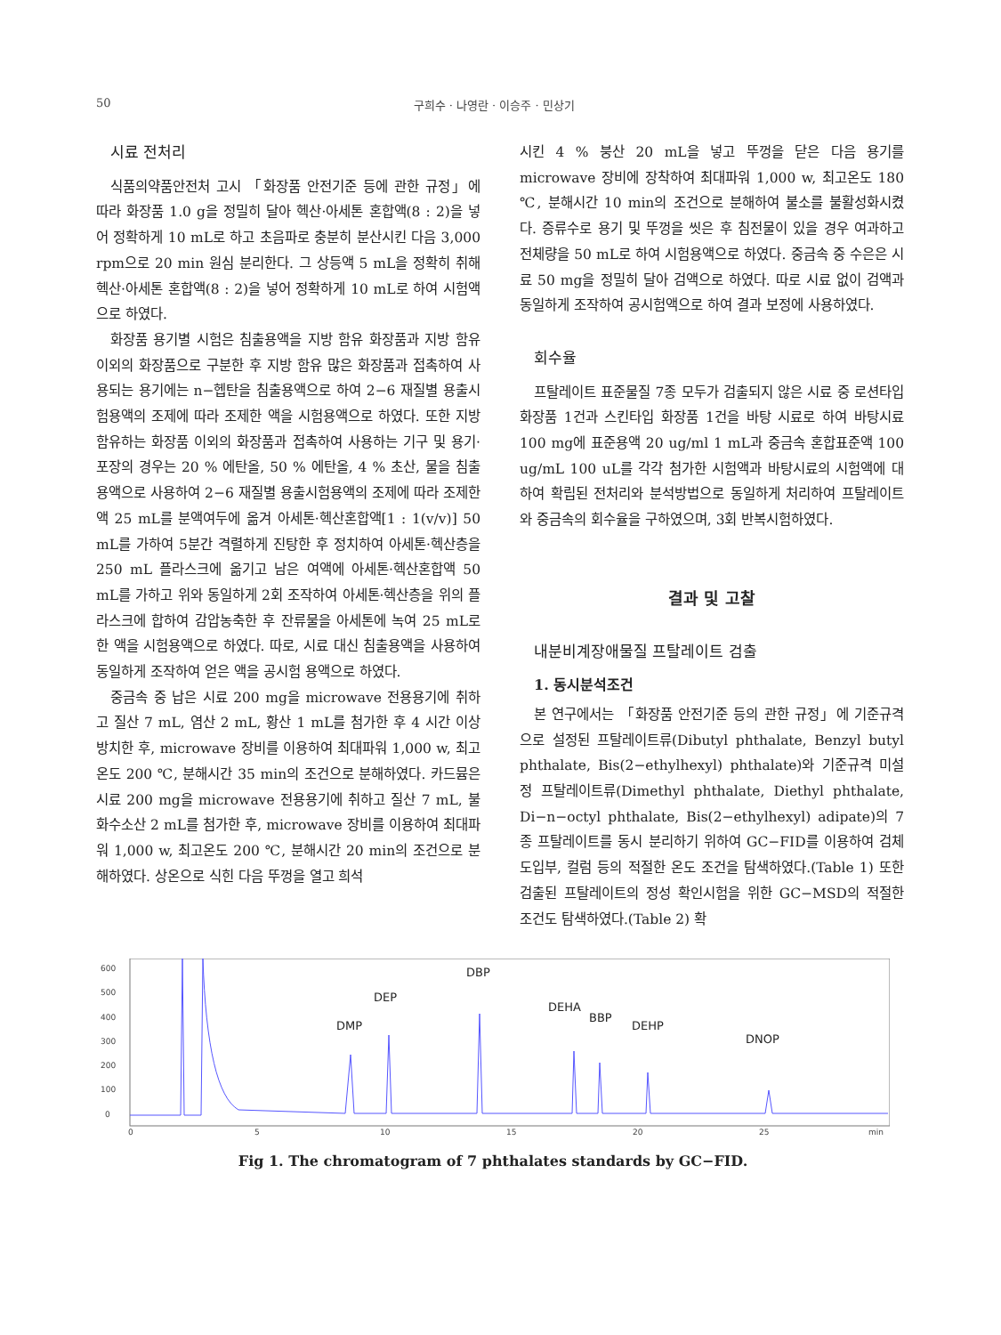50 구희수 · 나영란 · 이승주 · 민상기
시료 전처리
식품의약품안전처 고시 「화장품 안전기준 등에 관한 규정」에 따라 화장품 1.0 g을 정밀히 달아 헥산·아세톤 혼합액(8 : 2)을 넣어 정확하게 10 mL로 하고 초음파로 충분히 분산시킨 다음 3,000 rpm으로 20 min 원심 분리한다. 그 상등액 5 mL을 정확히 취해 헥산·아세톤 혼합액(8 : 2)을 넣어 정확하게 10 mL로 하여 시험액으로 하였다.
화장품 용기별 시험은 침출용액을 지방 함유 화장품과 지방 함유 이외의 화장품으로 구분한 후 지방 함유 많은 화장품과 접촉하여 사용되는 용기에는 n−헵탄을 침출용액으로 하여 2−6 재질별 용출시험용액의 조제에 따라 조제한 액을 시험용액으로 하였다. 또한 지방 함유하는 화장품 이외의 화장품과 접촉하여 사용하는 기구 및 용기·포장의 경우는 20 % 에탄올, 50 % 에탄올, 4 % 초산, 물을 침출용액으로 사용하여 2−6 재질별 용출시험용액의 조제에 따라 조제한 액 25 mL를 분액여두에 옮겨 아세톤·헥산혼합액[1 : 1(v/v)] 50 mL를 가하여 5분간 격렬하게 진탕한 후 정치하여 아세톤·헥산층을 250 mL 플라스크에 옮기고 남은 여액에 아세톤·헥산혼합액 50 mL를 가하고 위와 동일하게 2회 조작하여 아세톤·헥산층을 위의 플라스크에 합하여 감압농축한 후 잔류물을 아세톤에 녹여 25 mL로 한 액을 시험용액으로 하였다. 따로, 시료 대신 침출용액을 사용하여 동일하게 조작하여 얻은 액을 공시험 용액으로 하였다.
중금속 중 납은 시료 200 mg을 microwave 전용용기에 취하고 질산 7 mL, 염산 2 mL, 황산 1 mL를 첨가한 후 4 시간 이상 방치한 후, microwave 장비를 이용하여 최대파워 1,000 w, 최고온도 200 ℃, 분해시간 35 min의 조건으로 분해하였다. 카드뮴은 시료 200 mg을 microwave 전용용기에 취하고 질산 7 mL, 불화수소산 2 mL를 첨가한 후, microwave 장비를 이용하여 최대파워 1,000 w, 최고온도 200 ℃, 분해시간 20 min의 조건으로 분해하였다. 상온으로 식힌 다음 뚜껑을 열고 희석
시킨 4 % 붕산 20 mL을 넣고 뚜껑을 닫은 다음 용기를 microwave 장비에 장착하여 최대파워 1,000 w, 최고온도 180 ℃, 분해시간 10 min의 조건으로 분해하여 불소를 불활성화시켰다. 증류수로 용기 및 뚜껑을 씻은 후 침전물이 있을 경우 여과하고 전체량을 50 mL로 하여 시험용액으로 하였다. 중금속 중 수은은 시료 50 mg을 정밀히 달아 검액으로 하였다. 따로 시료 없이 검액과 동일하게 조작하여 공시험액으로 하여 결과 보정에 사용하였다.
회수율
프탈레이트 표준물질 7종 모두가 검출되지 않은 시료 중 로션타입 화장품 1건과 스킨타입 화장품 1건을 바탕 시료로 하여 바탕시료 100 mg에 표준용액 20 ug/ml 1 mL과 중금속 혼합표준액 100 ug/mL 100 uL를 각각 첨가한 시험액과 바탕시료의 시험액에 대하여 확립된 전처리와 분석방법으로 동일하게 처리하여 프탈레이트와 중금속의 회수율을 구하였으며, 3회 반복시험하였다.
결과 및 고찰
내분비계장애물질 프탈레이트 검출
1. 동시분석조건
본 연구에서는 「화장품 안전기준 등의 관한 규정」에 기준규격으로 설정된 프탈레이트류(Dibutyl phthalate, Benzyl butyl phthalate, Bis(2−ethylhexyl) phthalate)와 기준규격 미설정 프탈레이트류(Dimethyl phthalate, Diethyl phthalate, Di−n−octyl phthalate, Bis(2−ethylhexyl) adipate)의 7종 프탈레이트를 동시 분리하기 위하여 GC−FID를 이용하여 검체 도입부, 컬럼 등의 적절한 온도 조건을 탐색하였다.(Table 1) 또한 검출된 프탈레이트의 정성 확인시험을 위한 GC−MSD의 적절한 조건도 탐색하였다.(Table 2) 확
600
500
400
300
200
100
0
0
5
10
15
20
25
min
DMP
DEP
DBP
DEHA
BBP
DEHP
DNOP
Fig 1. The chromatogram of 7 phthalates standards by GC−FID.